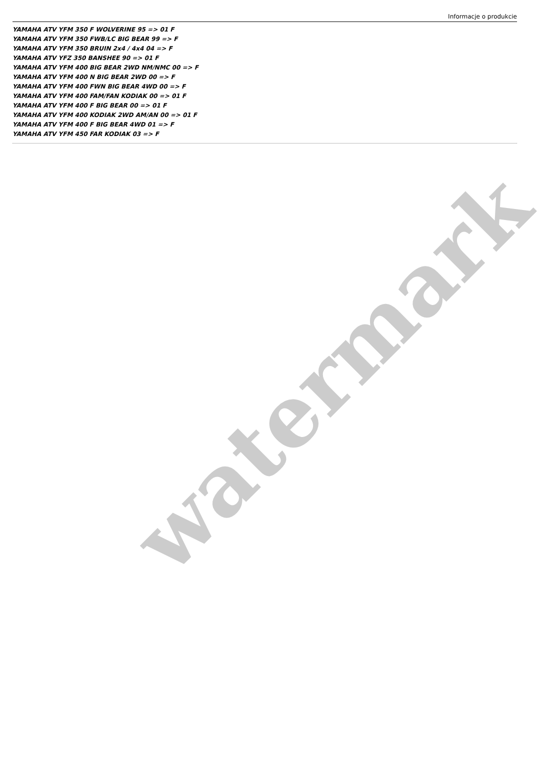Informacje o produkcie
YAMAHA ATV YFM 350 F WOLVERINE 95 => 01 F
YAMAHA ATV YFM 350 FWB/LC BIG BEAR 99 => F
YAMAHA ATV YFM 350 BRUIN 2x4 / 4x4 04 => F
YAMAHA ATV YFZ 350 BANSHEE 90 => 01 F
YAMAHA ATV YFM 400 BIG BEAR 2WD NM/NMC 00 => F
YAMAHA ATV YFM 400 N BIG BEAR 2WD 00 => F
YAMAHA ATV YFM 400 FWN BIG BEAR 4WD 00 => F
YAMAHA ATV YFM 400 FAM/FAN KODIAK 00 => 01 F
YAMAHA ATV YFM 400 F BIG BEAR 00 => 01 F
YAMAHA ATV YFM 400 KODIAK 2WD AM/AN 00 => 01 F
YAMAHA ATV YFM 400 F BIG BEAR 4WD 01 => F
YAMAHA ATV YFM 450 FAR KODIAK 03 => F
watermark